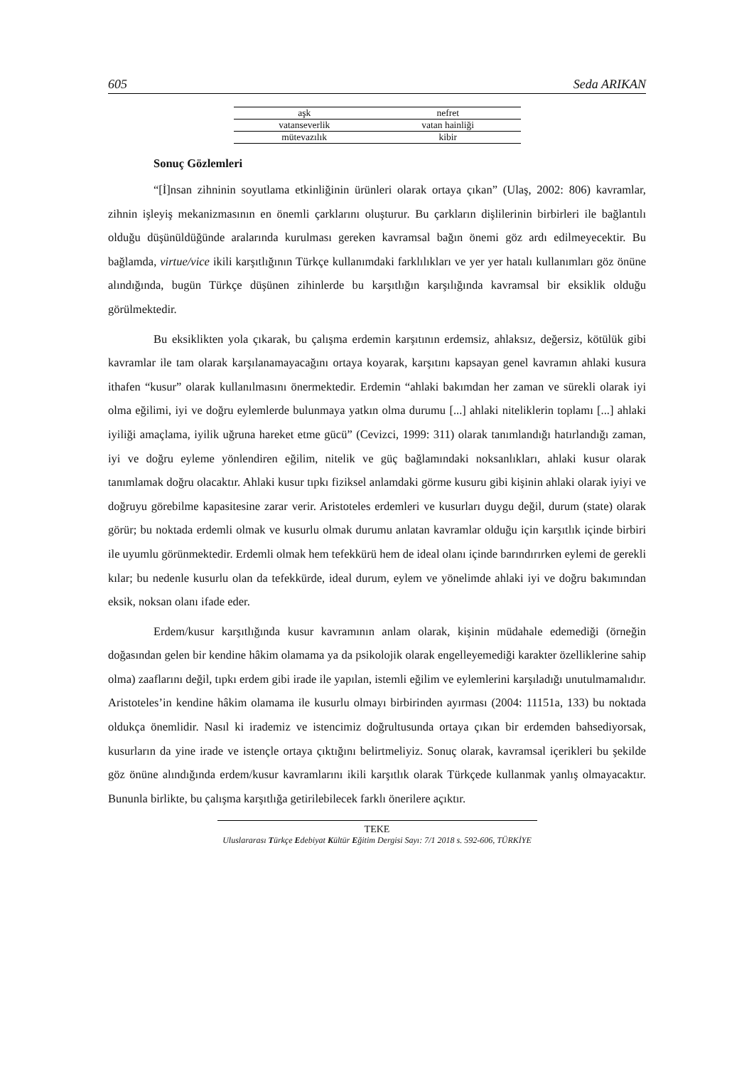605 Seda ARIKAN
| aşk | nefret |
| vatanseverlik | vatan hainliği |
| mütevazılık | kibir |
Sonuç Gözlemleri
“[İ]nsan zihninin soyutlama etkinliğinin ürünleri olarak ortaya çıkan” (Ulaş, 2002: 806) kavramlar, zihnin işleyiş mekanizmasının en önemli çarklarını oluşturur. Bu çarkların dişlilerinin birbirleri ile bağlantılı olduğu düşünüldüğünde aralarında kurulması gereken kavramsal bağın önemi göz ardı edilmeyecektir. Bu bağlamda, virtue/vice ikili karşıtlığının Türkçe kullanımdaki farklılıkları ve yer yer hatalı kullanımları göz önüne alındığında, bugün Türkçe düşünen zihinlerde bu karşıtlığın karşılığında kavramsal bir eksiklik olduğu görülmektedir.
Bu eksiklikten yola çıkarak, bu çalışma erdemin karşıtının erdemsiz, ahlaksız, değersiz, kötülük gibi kavramlar ile tam olarak karşılanamayacağını ortaya koyarak, karşıtını kapsayan genel kavramın ahlaki kusura ithafen “kusur” olarak kullanılmasını önermektedir. Erdemin “ahlaki bakımdan her zaman ve sürekli olarak iyi olma eğilimi, iyi ve doğru eylemlerde bulunmaya yatkın olma durumu [...] ahlaki niteliklerin toplamı [...] ahlaki iyiliği amaçlama, iyilik uğruna hareket etme gücü” (Cevizci, 1999: 311) olarak tanımlandığı hatırlandığı zaman, iyi ve doğru eyleme yönlendiren eğilim, nitelik ve güç bağlamındaki noksanlıkları, ahlaki kusur olarak tanımlamak doğru olacaktır. Ahlaki kusur tıpkı fiziksel anlamdaki görme kusuru gibi kişinin ahlaki olarak iyiyi ve doğruyu görebilme kapasitesine zarar verir. Aristoteles erdemleri ve kusurları duygu değil, durum (state) olarak görür; bu noktada erdemli olmak ve kusurlu olmak durumu anlatan kavramlar olduğu için karşıtlık içinde birbiri ile uyumlu görünmektedir. Erdemli olmak hem tefekkürü hem de ideal olanı içinde barındırırken eylemi de gerekli kılar; bu nedenle kusurlu olan da tefekkürde, ideal durum, eylem ve yönelimde ahlaki iyi ve doğru bakımından eksik, noksan olanı ifade eder.
Erdem/kusur karşıtlığında kusur kavramının anlam olarak, kişinin müdahale edemediği (örneğin doğasından gelen bir kendine hâkim olamama ya da psikolojik olarak engelleyemediği karakter özelliklerine sahip olma) zaaflarını değil, tıpkı erdem gibi irade ile yapılan, istemli eğilim ve eylemlerini karşıladığı unutulmamalıdır. Aristoteles’in kendine hâkim olamama ile kusurlu olmayı birbirinden ayırması (2004: 11151a, 133) bu noktada oldukça önemlidir. Nasıl ki irademiz ve istencimiz doğrultusunda ortaya çıkan bir erdemden bahsediyorsak, kusurların da yine irade ve istençle ortaya çıktığını belirtmeliyiz. Sonuç olarak, kavramsal içerikleri bu şekilde göz önüne alındığında erdem/kusur kavramlarını ikili karşıtlık olarak Türkçede kullanmak yanlış olmayacaktır. Bununla birlikte, bu çalışma karşıtlığa getirilebilecek farklı önerilere açıktır.
TEKE
Uluslararası Türkçe Edebiyat Kültür Eğitim Dergisi Sayı: 7/1 2018 s. 592-606, TÜRKİYE